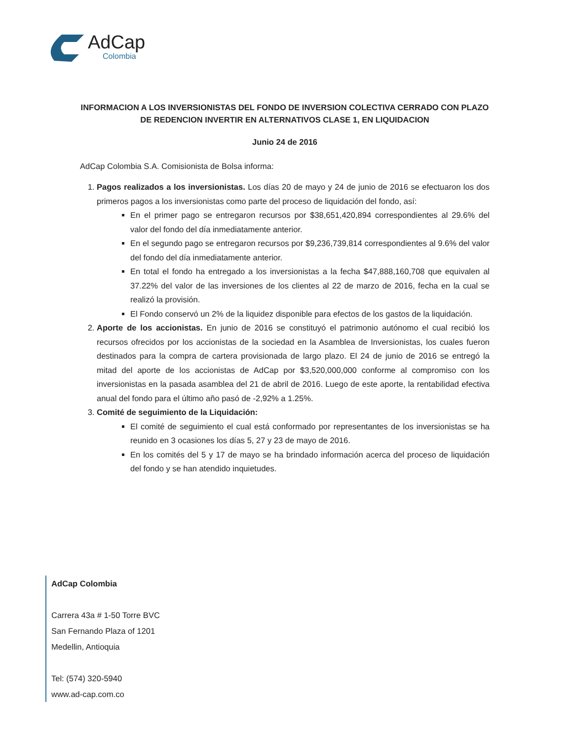AdCap
Colombia
INFORMACION A LOS INVERSIONISTAS DEL FONDO DE INVERSION COLECTIVA CERRADO CON PLAZO DE REDENCION INVERTIR EN ALTERNATIVOS CLASE 1, EN LIQUIDACION
Junio 24 de 2016
AdCap Colombia S.A. Comisionista de Bolsa informa:
1. Pagos realizados a los inversionistas. Los días 20 de mayo y 24 de junio de 2016 se efectuaron los dos primeros pagos a los inversionistas como parte del proceso de liquidación del fondo, así:
En el primer pago se entregaron recursos por $38,651,420,894 correspondientes al 29.6% del valor del fondo del día inmediatamente anterior.
En el segundo pago se entregaron recursos por $9,236,739,814 correspondientes al 9.6% del valor del fondo del día inmediatamente anterior.
En total el fondo ha entregado a los inversionistas a la fecha $47,888,160,708 que equivalen al 37.22% del valor de las inversiones de los clientes al 22 de marzo de 2016, fecha en la cual se realizó la provisión.
El Fondo conservó un 2% de la liquidez disponible para efectos de los gastos de la liquidación.
2. Aporte de los accionistas. En junio de 2016 se constituyó el patrimonio autónomo el cual recibió los recursos ofrecidos por los accionistas de la sociedad en la Asamblea de Inversionistas, los cuales fueron destinados para la compra de cartera provisionada de largo plazo. El 24 de junio de 2016 se entregó la mitad del aporte de los accionistas de AdCap por $3,520,000,000 conforme al compromiso con los inversionistas en la pasada asamblea del 21 de abril de 2016. Luego de este aporte, la rentabilidad efectiva anual del fondo para el último año pasó de -2,92% a 1.25%.
3. Comité de seguimiento de la Liquidación:
El comité de seguimiento el cual está conformado por representantes de los inversionistas se ha reunido en 3 ocasiones los días 5, 27 y 23 de mayo de 2016.
En los comités del 5 y 17 de mayo se ha brindado información acerca del proceso de liquidación del fondo y se han atendido inquietudes.
AdCap Colombia
Carrera 43a # 1-50 Torre BVC
San Fernando Plaza of 1201
Medellin, Antioquia
Tel: (574) 320-5940
www.ad-cap.com.co